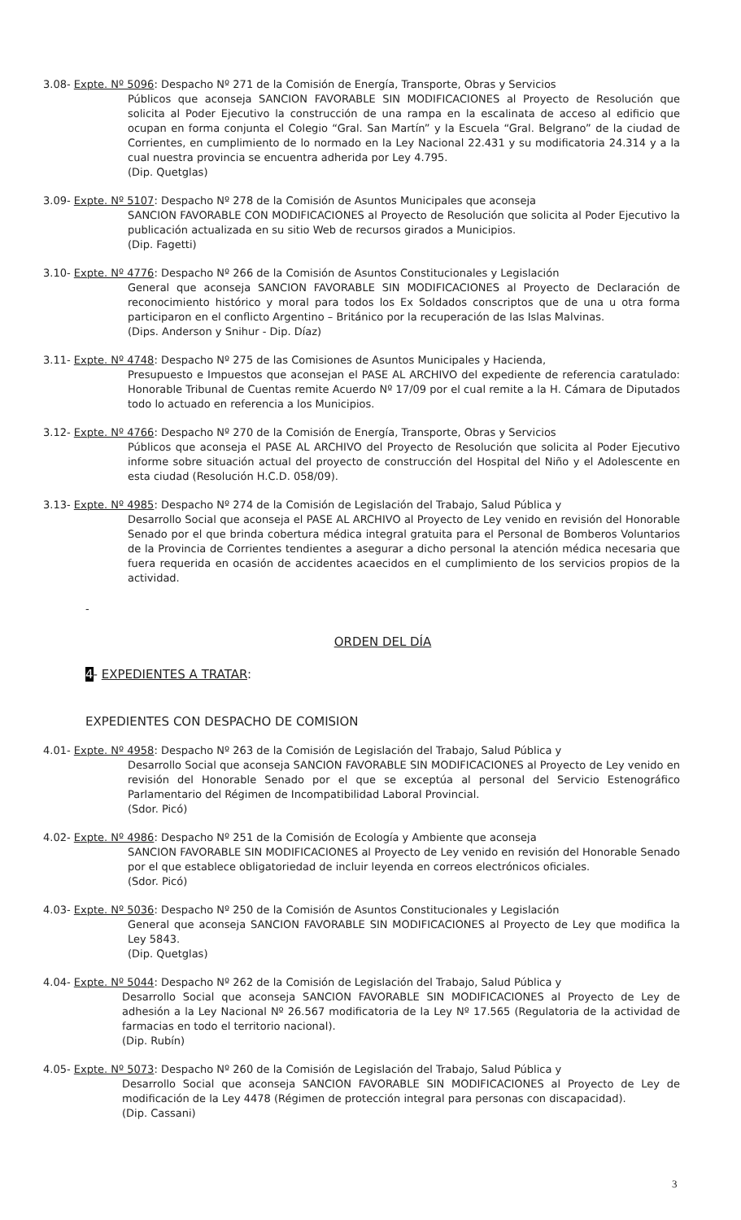3.08- Expte. Nº 5096: Despacho Nº 271 de la Comisión de Energía, Transporte, Obras y Servicios
Públicos que aconseja SANCION FAVORABLE SIN MODIFICACIONES al Proyecto de Resolución que solicita al Poder Ejecutivo la construcción de una rampa en la escalinata de acceso al edificio que ocupan en forma conjunta el Colegio “Gral. San Martín” y la Escuela “Gral. Belgrano” de la ciudad de Corrientes, en cumplimiento de lo normado en la Ley Nacional 22.431 y su modificatoria 24.314 y a la cual nuestra provincia se encuentra adherida por Ley 4.795.
(Dip. Quetglas)
3.09- Expte. Nº 5107: Despacho Nº 278 de la Comisión de Asuntos Municipales que aconseja
SANCION FAVORABLE CON MODIFICACIONES al Proyecto de Resolución que solicita al Poder Ejecutivo la publicación actualizada en su sitio Web de recursos girados a Municipios.
(Dip. Fagetti)
3.10- Expte. Nº 4776: Despacho Nº 266 de la Comisión de Asuntos Constitucionales y Legislación
General que aconseja SANCION FAVORABLE SIN MODIFICACIONES al Proyecto de Declaración de reconocimiento histórico y moral para todos los Ex Soldados conscriptos que de una u otra forma participaron en el conflicto Argentino – Británico por la recuperación de las Islas Malvinas.
(Dips. Anderson y Snihur - Dip. Díaz)
3.11- Expte. Nº 4748: Despacho Nº 275 de las Comisiones de Asuntos Municipales y Hacienda,
Presupuesto e Impuestos que aconsejan el PASE AL ARCHIVO del expediente de referencia caratulado: Honorable Tribunal de Cuentas remite Acuerdo Nº 17/09 por el cual remite a la H. Cámara de Diputados todo lo actuado en referencia a los Municipios.
3.12- Expte. Nº 4766: Despacho Nº 270 de la Comisión de Energía, Transporte, Obras y Servicios
Públicos que aconseja el PASE AL ARCHIVO del Proyecto de Resolución que solicita al Poder Ejecutivo informe sobre situación actual del proyecto de construcción del Hospital del Niño y el Adolescente en esta ciudad (Resolución H.C.D. 058/09).
3.13- Expte. Nº 4985: Despacho Nº 274 de la Comisión de Legislación del Trabajo, Salud Pública y
Desarrollo Social que aconseja el PASE AL ARCHIVO al Proyecto de Ley venido en revisión del Honorable Senado por el que brinda cobertura médica integral gratuita para el Personal de Bomberos Voluntarios de la Provincia de Corrientes tendientes a asegurar a dicho personal la atención médica necesaria que fuera requerida en ocasión de accidentes acaecidos en el cumplimiento de los servicios propios de la actividad.
-
ORDEN DEL DÍA
4- EXPEDIENTES A TRATAR:
EXPEDIENTES CON DESPACHO DE COMISION
4.01- Expte. Nº 4958: Despacho Nº 263 de la Comisión de Legislación del Trabajo, Salud Pública y
Desarrollo Social que aconseja SANCION FAVORABLE SIN MODIFICACIONES al Proyecto de Ley venido en revisión del Honorable Senado por el que se exceptúa al personal del Servicio Estenográfico Parlamentario del Régimen de Incompatibilidad Laboral Provincial.
(Sdor. Picó)
4.02- Expte. Nº 4986: Despacho Nº 251 de la Comisión de Ecología y Ambiente que aconseja
SANCION FAVORABLE SIN MODIFICACIONES al Proyecto de Ley venido en revisión del Honorable Senado por el que establece obligatoriedad de incluir leyenda en correos electrónicos oficiales.
(Sdor. Picó)
4.03- Expte. Nº 5036: Despacho Nº 250 de la Comisión de Asuntos Constitucionales y Legislación
General que aconseja SANCION FAVORABLE SIN MODIFICACIONES al Proyecto de Ley que modifica la Ley 5843.
(Dip. Quetglas)
4.04- Expte. Nº 5044: Despacho Nº 262 de la Comisión de Legislación del Trabajo, Salud Pública y
Desarrollo Social que aconseja SANCION FAVORABLE SIN MODIFICACIONES al Proyecto de Ley de adhesión a la Ley Nacional Nº 26.567 modificatoria de la Ley Nº 17.565 (Regulatoria de la actividad de farmacias en todo el territorio nacional).
(Dip. Rubín)
4.05- Expte. Nº 5073: Despacho Nº 260 de la Comisión de Legislación del Trabajo, Salud Pública y
Desarrollo Social que aconseja SANCION FAVORABLE SIN MODIFICACIONES al Proyecto de Ley de modificación de la Ley 4478 (Régimen de protección integral para personas con discapacidad).
(Dip. Cassani)
3